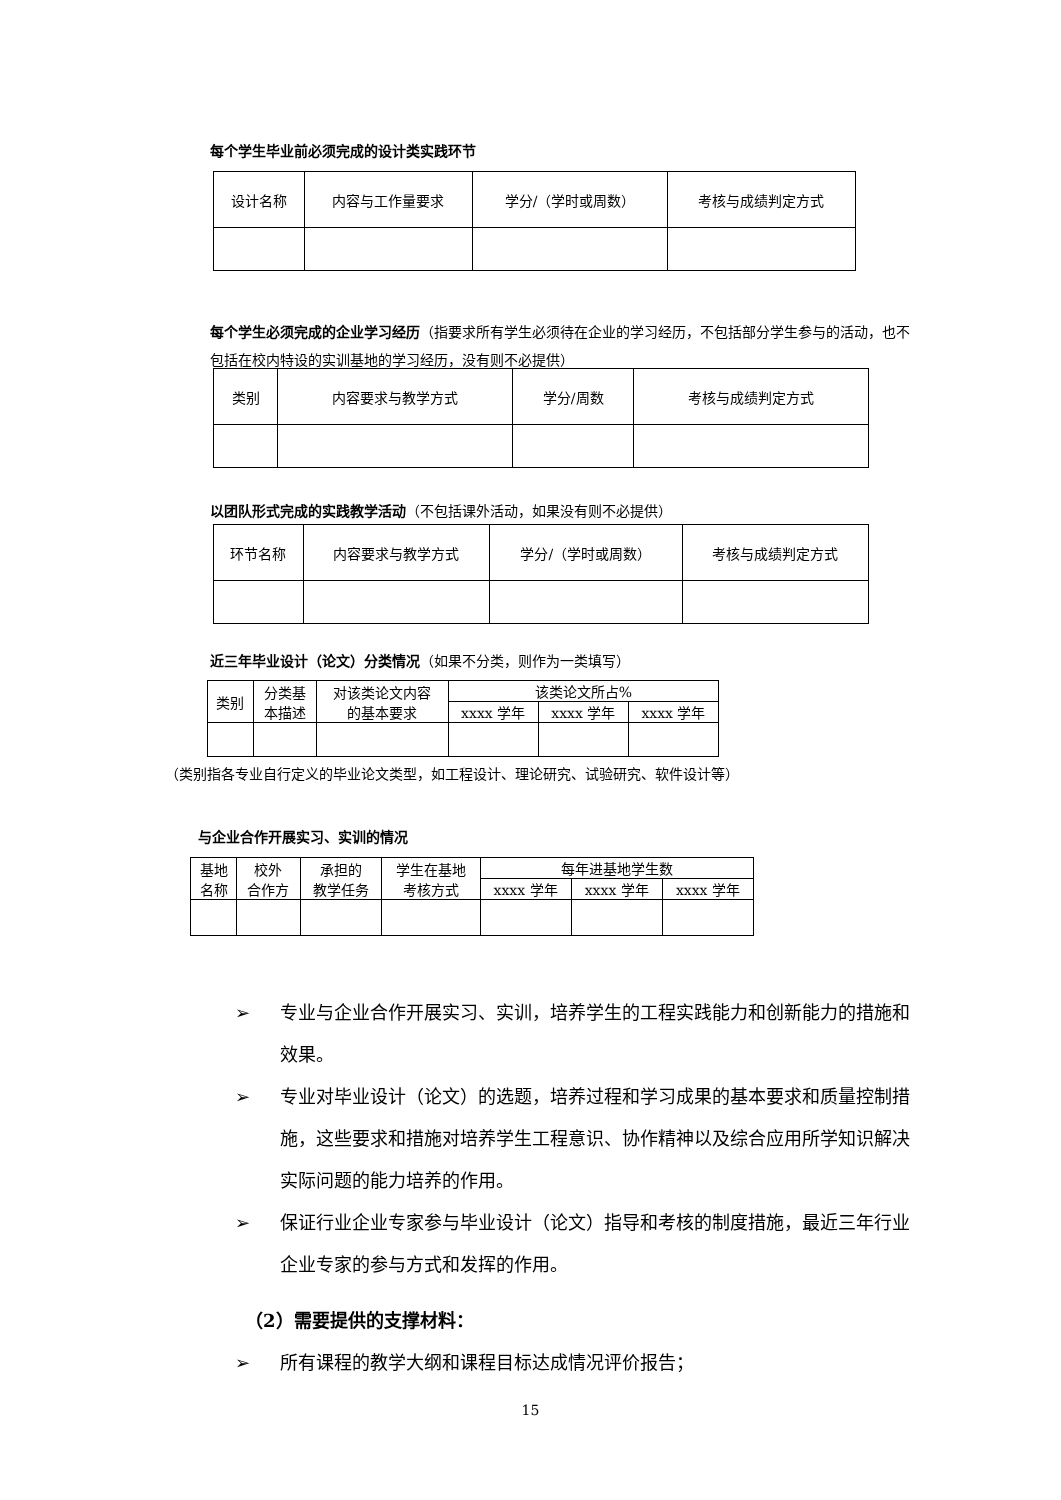每个学生毕业前必须完成的设计类实践环节
| 设计名称 | 内容与工作量要求 | 学分/（学时或周数） | 考核与成绩判定方式 |
| --- | --- | --- | --- |
每个学生必须完成的企业学习经历（指要求所有学生必须待在企业的学习经历，不包括部分学生参与的活动，也不包括在校内特设的实训基地的学习经历，没有则不必提供）
| 类别 | 内容要求与教学方式 | 学分/周数 | 考核与成绩判定方式 |
| --- | --- | --- | --- |
以团队形式完成的实践教学活动（不包括课外活动，如果没有则不必提供）
| 环节名称 | 内容要求与教学方式 | 学分/（学时或周数） | 考核与成绩判定方式 |
| --- | --- | --- | --- |
近三年毕业设计（论文）分类情况（如果不分类，则作为一类填写）
| 类别 | 分类基 本描述 | 对该类论文内容 的基本要求 | 该类论文所占% | | |
| --- | --- | --- | --- | --- | --- |
| | | | xxxx 学年 | xxxx 学年 | xxxx 学年 |
（类别指各专业自行定义的毕业论文类型，如工程设计、理论研究、试验研究、软件设计等）
与企业合作开展实习、实训的情况
| 基地 名称 | 校外 合作方 | 承担的 教学任务 | 学生在基地 考核方式 | 每年进基地学生数 | | |
| --- | --- | --- | --- | --- | --- | --- |
| | | | | xxxx 学年 | xxxx 学年 | xxxx 学年 |
➢ 专业与企业合作开展实习、实训，培养学生的工程实践能力和创新能力的措施和效果。
➢ 专业对毕业设计（论文）的选题，培养过程和学习成果的基本要求和质量控制措施，这些要求和措施对培养学生工程意识、协作精神以及综合应用所学知识解决实际问题的能力培养的作用。
➢ 保证行业企业专家参与毕业设计（论文）指导和考核的制度措施，最近三年行业企业专家的参与方式和发挥的作用。
（2）需要提供的支撑材料：
➢ 所有课程的教学大纲和课程目标达成情况评价报告；
15